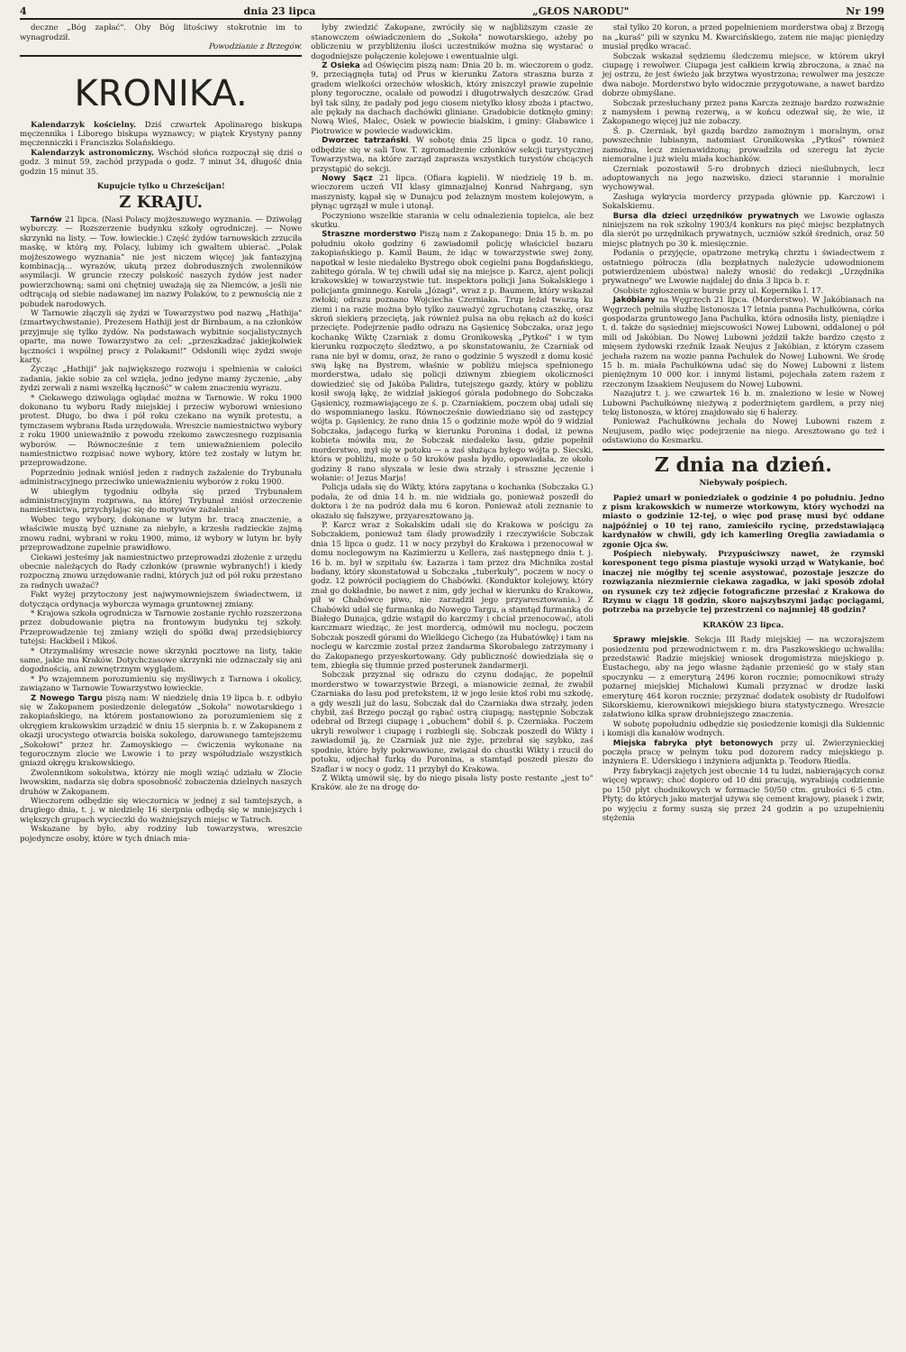4 dnia 23 lipca „GŁOS NARODU" Nr 199
deczne „Bóg zapłać". Oby Bóg litościwy stokrotnie im to wynagrodził.
Powodzianie z Brzegów.
KRONIKA.
Kalendarzyk kościelny. Dziś czwartek Apolinarego biskupa męczennika i Liborego biskupa wyznawcy; w piątek Krystyny panny męczenniczki i Franciszka Solańskiego.
Kalendarzyk astronomiczny. Wschód słońca rozpoczął się dziś o godz. 3 minut 59, zachód przypada o godz. 7 minut 34, długość dnia godzin 15 minut 35.
Kupujcie tylko u Chrześcijan!
Z KRAJU.
Tarnów 21 lipca. (Nasi Polacy mojżeszowego wyznania. — Dziwoląg wyborczy. — Rozszerzenie budynku szkoły ogrodniczej. — Nowe skrzynki na listy. — Tow. łowieckie.) Część żydów tarnowskich zrzuciła maskę, w którą my, Polacy, lubimy ich gwałtem ubierać. „Polak mojżeszowego wyznania" nie jest niczem więcej jak fantazyjną kombinacją... wyrazów, ukutą przez dobroduszných zwolenników asymilacji. W gruncie rzeczy polskość naszych żydów jest nader powierzchowną; sami oni chętniej uważają się za Niemców, a jeśli nie odtrącają od siebie nadawanej im nazwy Polaków, to z pewnością nie z pobudek narodowych.
W Tarnowie złączyli się żydzi w Towarzystwo pod nazwą „Hathija" (zmartwychwstanie). Prezesem Hathiji jest dr Birnbaum, a na członków przyjmuje się tylko żydów. Na podstawach wybitnie socjalistycznych oparte, ma nowe Towarzystwo za cel: „przeszkadzać jakiejkolwiek łączności i wspólnej pracy z Polakami!" Odsłonili więc żydzi swoje karty.
Życząc „Hathiji" jak największego rozwoju i spełnienia w całości zadania, jakie sobie za cel wzięła, jedno jedyne mamy życzenie, „aby żydzi zerwali z nami wszelką łączność" w całem znaczeniu wyrazu.
* Ciekawego dziwoląga oglądać można w Tarnowie. W roku 1900 dokonano tu wyboru Rady miejskiej i przeciw wyborowi wniesiono protest. Długo, bo dwa i pół roku czekano na wynik protestu, a tymczasem wybrana Rada urzędowała. Wreszcie namiestnictwo wybory z roku 1900 unieważniło z powodu rzekomo zawczesnego rozpisania wyborów. — Równocześnie z tem unieważnieniem poleciło namiestnictwo rozpisać nowe wybory, które też zostały w lutym br. przeprowadzone.
Poprzednio jednak wniósł jeden z radnych zażalenie do Trybunału administracyjnego przeciwko unieważnieniu wyborów z roku 1900.
W ubiegłym tygodniu odbyła się przed Trybunałem administracyjnym rozprawa, na której Trybunał zniósł orzeczenie namiestnictwa, przychylając się do motywów zażalenia!
Wobec tego wybory, dokonane w lutym br. tracą znaczenie, a właściwie muszą być uznane za niebyłe, a krzesła radzieckie zajmą znowu radni, wybrani w roku 1900, mimo, iż wybory w lutym br. były przeprowadzone zupełnie prawidłowo.
Ciekawi jesteśmy jak namiestnictwo przeprowadzi złożenie z urzędu obecnie należących do Rady członków (prawnie wybranych!) i kiedy rozpoczną znowu urzędowanie radni, których już od pół roku przestano za radnych uważać?
Fakt wyżej przytoczony jest najwymowniejszem świadectwem, iż dotycząca ordynacja wyborcza wymaga gruntownej zmiany.
* Krajowa szkoła ogrodnicza w Tarnowie zostanie rychło rozszerzona przez dobudowanie piętra na frontowym budynku tej szkoły. Przeprowadzenie tej zmiany wzięli do spółki dwaj przedsiębiorcy tutejsi: Hackbeil i Mikoś.
* Otrzymaliśmy wreszcie nowe skrzynki pocztowe na listy, takie same, jakie ma Kraków. Dotychczasowe skrzynki nie odznaczały się ani dogodnością, ani zewnętrznym wyglądem.
* Po wzajemnem porozumieniu się myśliwych z Tarnowa i okolicy, zawiązano w Tarnowie Towarzystwo łowieckie.
Z Nowego Targu piszą nam: W niedzielę dnia 19 lipca b. r. odbyło się w Zakopanem posiedzenie delegatów „Sokoła" nowotarskiego i zakopiańskiego, na którem postanowiono za porozumieniem się z okręgiem krakowskim urządzić w dniu 15 sierpnia b. r. w Zakopanem z okazji urocystego otwarcia boiska sokolego, darowanego tamtejszemu „Sokołowi" przez hr. Zamoyskiego — ćwiczenia wykonane na tegorocznym zlocie we Lwowie i to przy współudziale wszystkich gniazd okręgu krakowskiego.
Zwolennikom sokolstwa, którzy nie mogli wziąć udziału w Zlocie lwowskim, nadarza się dobra sposobność zobaczenia dzielnych naszych druhów w Zakopanem.
Wieczorem odbędzie się wieczornica w jednej z sal tamtejszych, a drugiego dnia, t. j. w niedzielę 16 sierpnia odbędą się w mniejszych i większych grupach wycieczki do ważniejszych miejsc w Tatrach.
Wskazane by było, aby rodziny lub towarzystwa, wreszcie pojedyncze osoby, które w tych dniach mia-
łyby zwiedzić Zakopane, zwróciły się w najbliższym czasie ze stanowczem oświadczeniem do „Sokoła" nowotarskiego, ażeby po obliczeniu w przybliżeniu ilości uczestników można się wystarać o dogodniejsze połączenie kolejowe i ewentualnie ulgi.
Z Osieka ad Oświęcim piszą nam: Dnia 20 b. m. wieczorem o godz. 9, przeciągnęła tutaj od Prus w kierunku Zatora straszna burza z gradem wielkości orzechów włoskich, który zniszczył prawie zupełnie plony tegoroczne, ocalałe od powodzi i długotrwałych deszczów. Grad był tak silny, że padały pod jego ciosem nietylko kłosy zboża i ptactwo, ale pękały na dachach dachówki gliniane. Gradobicie dotknęło gminy: Nową Wieś, Malec, Osiek w powiecie bialskim, i gminy: Głabawice i Piotrowice w powiecie wadowickim.
Dworzec tatrzański. W sobotę dnia 25 lipca o godz. 10 rano, odbędzie się w sali Tow. T. zgromadzenie członków sekcji turystycznej Towarzystwa, na które zarząd zaprasza wszystkich turystów chcących przystąpić do sekcji.
Nowy Sącz 21 lipca. (Ofiara kąpieli). W niedzielę 19 b. m. wieczorem uczeń VII klasy gimnazjalnej Konrad Nahrgang, syn maszynisty, kąpał się w Dunajcu pod żelaznym mostem kolejowym, a płynąc ugrzązł w mule i utonął.
Poczyniono wszelkie starania w celu odnalezienia topielca, ale bez skutku.
Straszne morderstwo Piszą nam z Zakopanego: Dnia 15 b. m. po południu około godziny 6 zawiadomił policję właściciel bazaru zakopiańskiego p. Kamil Baum, że idąc w towarzystwie swej żony, napotkał w lesie niedaleko Bystrego obok cegielni pana Bogdańskiego, zabitego górala. W tej chwili udał się na miejsce p. Karcz, ajent policji krakowskiej w towarzystwie tut. inspektora policji Jana Sokalskiego i policjanta gminnego. Karola „Józagi", wraz z p. Baumem, który wskazał zwłoki; odrazu poznano Wojciecha Czerniaka. Trup leżał twarzą ku ziemi i na razie można było tylko zauważyć zgruchotaną czaszkę, oraz skroń siekierą przeciętą, jak również pulsa na obu rękach aż do kości przecięte. Podejrzenie padło odrazu na Gąsienicę Sobczaka, oraz jego kochankę Wiktę Czarniak z domu Gronikowską „Pytkoś" i w tym kierunku rozpoczęto śledztwo, a po skonstatowaniu, że Czarniak od rana nie był w domu, oraz, że rano o godzinie 5 wyszedł z domu kosić swą łąkę na Bystrem, właśnie w pobliżu miejsca spełnionego morderstwa, udało się policji dziwnym zbiegiem okoliczności dowiedzieć się od Jakóba Palidra, tutejszego gazdy, który w pobliżu kosił swoją łąkę, że widział jakiegoś górala podobnego do Sobczaka Gąsienicy, rozmawiającego ze ś. p. Czarniakiem, poczem obaj udali się do wspomnianego lasku. Równocześnie dowiedziano się od zastępcy wójta p. Gąsienicy, że rano dnia 15 o godzinie może wpół do 9 widział Sobczaka, jadącego furką w kierunku Poronina i dodał, iż pewna kobieta mówiła mu, że Sobczak niedaleko lasu, gdzie popełnił morderstwo, mył się w potoku — a zaś służąca byłego wójta p. Siecski, która w pobliżu, może o 50 kroków pasła bydło, opowiadała, ze około godziny 8 rano słyszała w lesie dwa strzały i straszne jęczenie i wołanie: o! Jezus Marja!
Policja udała się do Wikty, która zapytana o kochanka (Sobczaka G.) podała, że od dnia 14 b. m. nie widziała go, ponieważ poszedł do doktora i że na podróż dała mu 6 koron. Ponieważ atoli zeznanie to okazało się fałszywe, przyaresztowano ją.
P. Karcz wraz z Sokalskim udali się do Krakowa w pościgu za Sobczakiem, ponieważ tam ślady prowadziły i rzeczywiście Sobczak dnia 15 lipca o godz. 11 w nocy przybył do Krakowa i przenocował w domu noclegowym na Kazimierzu u Kellera, zaś następnego dnia t. j. 16 b. m. był w szpitalu św. Łazarza i tam przez dra Michnika został badany, który skonstatował u Sobczaka „tuberkuły", poczem w nocy o godz. 12 powrócił pociągiem do Chabówki. (Konduktor kolejowy, który znał go dokładnie, bo nawet z nim, gdy jechał w kierunku do Krakowa, pił w Chabówce piwo, nie zarządził jego przyaresztowania.) Z Chabówki udał się furmanką do Nowego Targu, a stamtąd furmanką do Białego Dunajca, gdzie wstąpił do karczmy i chciał przenocować, atoli karczmarz wiedząc, że jest mordercą, odmówił mu noclegu, poczem Sobczak poszedł górami do Wielkiego Cichego (za Hubatówkę) i tam na noclegu w karczmie został przez żandarma Skorobalego zatrzymany i do Zakopanego przyeskortowany. Gdy publiczność dowiedziała się o tem, zbiegła się tłumnie przed posterunek żandarmerji.
Sobczak przyznał się odrazu do czynu dodając, że popełnił morderstwo w towarzystwie Brzegi, a mianowicie zeznał, że zwabił Czarniaka do lasu pod pretekstem, iż w jego lesie ktoś robi mu szkodę, a gdy weszli już do lasu, Sobczak dał do Czarniaka dwa strzały, jeden chybił, zaś Brzego począł go rąbać ostrą ciupagą; następnie Sobczak odebrał od Brzegi ciupagę i „obuchem" dobił ś. p. Czerniaka. Poczem ukryli rewolwer i ciupagę i rozbiegli się. Sobczak poszedł do Wikty i zawiadomił ją, że Czarniak już nie żyje, przebrał się szybko, zaś spodnie, które były pokrwawione, związał do chustki Wikty i rzucił do potoku, odjechał furką do Poronina, a stamtąd poszedł pieszo do Szaflar i w nocy o godz. 11 przybył do Krakowa.
Z Wiktą umówił się, by do niego pisała listy poste restante „jest to" Kraków. ale że na drogę do-
stał tylko 20 koron, a przed popełnieniem morderstwa obaj z Brzegą na „kuraś" pili w szynku M. Kwarcińskiego, zatem nie mając pieniędzy musiał prędko wracać.
Sobczak wskazał sędziemu śledczemu miejsce, w którem ukrył ciupagę i rewolwer. Ciupaga jest całkiem krwią zbroczona, a znać na jej ostrzu, że jest świeżo jak brzytwa wyostrzona; rewolwer ma jeszcze dwa naboje. Morderstwo było widocznie przygotowane, a nawet bardzo dobrze obmyślane.
Sobczak przesłuchany przez pana Karcza zeznaje bardzo rozważnie z namysłem i pewną rezerwą, a w końcu odezwał się, że wie, iż Zakopanego więcej już nie zobaczy.
Ś. p. Czerniak, był gazdą bardzo zamożnym i moralnym, oraz powszechnie lubianym, natomiast Gronikowska „Pytkoś" również zamożna, lecz znienawidzoną; prowadziła od szeregu lat życie niemoralne i już wielu miała kochanków.
Czerniak pozostawił 5-ro drobnych dzieci nieślubnych, lecz adoptowanych na jego nazwisko, dzieci starannie i moralnie wychowywał.
Zasługa wykrycia mordercy przypada głównie pp. Karczowi i Sokalskiemu.
Bursa dla dzieci urzędników prywatnych we Lwowie ogłasza niniejszem na rok szkolny 1903/4 konkurs na pięć miejsc bezpłatnych dla sierót po urzędnikach prywatnych, uczniów szkół średnich, oraz 50 miejsc płatnych po 30 k. miesięcznie.
Podania o przyjęcie, opatrzone metryką chrztu i świadectwem z ostatniego półrocza (dla bezpłatnych należycie udowodnionem potwierdzeniem ubóstwa) należy wnosić do redakcji „Urzędnika prywatnego" we Lwowie najdalej do dnia 3 lipca b. r.
Osobiste zgłoszenia w bursie przy ul. Kopernika l. 17.
Jakóbiany na Węgrzech 21 lipca. (Morderstwo). W Jakóbianach na Węgrzech pełniła służbę listonosza 17 letnia panna Pachułkówna, córka gospodarza gruntowego Jana Pachułka, która odnosiła listy, pieniądze i t. d. także do sąsiedniej miejscowości Nowej Lubowni, oddalonej o pół mili od Jakóbian. Do Nowej Lubowni jeździł także bardzo często z mięsem żydowski rzeźnik Izaak Neujus z Jakóbian, z którym czasem jechała razem na wozie panna Pachułek do Nowej Lubowni. We środę 15 b. m. miała Pachułkówna udać się do Nowej Lubowni z listem pieniężnym 10 000 kor. i innymi listami, pojechała zatem razem z rzeczonym Izaakiem Neujusem do Nowej Lubowni.
Nazajutrz t. j. we czwartek 16 b. m. znaleziono w lesie w Nowej Lubowni Pachułkównę nieżywą z poderżniętem gardłem, a przy niej tekę listonosza, w której znajdowało się 6 halerzy.
Ponieważ Pachułkówna jechała do Nowej Lubowni razem z Neujusem, padło więc podejrzenie na niego. Aresztowano go też i odstawiono do Kesmarku.
Z dnia na dzień.
Niebywały pośpiech.
Papież umarł w poniedziałek o godzinie 4 po południu. Jedno z pism krakowskich w numerze wtorkowym, który wychodzi na miasto o godzinie 12-tej, o więc pod prasę musi być oddane najpóźniej o 10 tej rano, zamieściło rycinę, przedstawiającą kardynałów w chwili, gdy ich kamerling Oreglia zawiadamia o zgonie Ojca św.
Pośpiech niebywały. Przypuściwszy nawet, że rzymski koresponent tego pisma piastuje wysoki urząd w Watykanie, boć inaczej nie mógłby tej scenie asystować, pozostaje jeszcze do rozwiązania niezmiernie ciekawa zagadka, w jaki sposób zdołał on rysunek czy też zdjęcie fotograficzne przesłać z Krakowa do Rzymu w ciągu 18 godzin, skoro najszybszymi jadąc pociągami, potrzeba na przebycie tej przestrzeni co najmniej 48 godzin?
KRAKÓW 23 lipca.
Sprawy miejskie. Sekcja III Rady miejskiej — na wczorajszem posiedzeniu pod przewodnictwem r. m. dra Paszkowskiego uchwaliła: przedstawić Radzie miejskiej wniosek drogomistrza miejskiego p. Eustachego, aby na jego własne żądanie przenieść go w stały stan spoczynku — z emeryturą 2496 koron rocznie; pomocnikowi straży pożarnej miejskiej Michałowi Kumali przyznać w drodze łaski emeryturę 464 koron rocznie; przyznać dodatek osobisty dr Rudolfowi Sikorskiemu, kierownikowi miejskiego biura statystycznego. Wreszcie załatwiono kilka spraw drobniejszego znaczenia.
W sobotę popołudniu odbędzie się posiedzenie komisji dla Sukiennic i komisji dla kanałów wodnych.
Miejska fabryka płyt betonowych przy ul. Zwierzynieckiej poczęła pracę w pełnym toku pod dozorem radcy miejskiego p. inżyniera E. Uderskiego i inżyniera adjunkta p. Teodora Riedla.
Przy fabrykacji zajętych jest obecnie 14 tu ludzi, nabierających coraz więcej wprawy; choć dopiero od 10 dni pracują, wyrabiają codziennie po 150 płyt chodnikowych w formacie 50/50 ctm. grubości 6·5 ctm. Płyty, do których jako materjał używa się cement krajowy, piasek i żwir, po wyjęciu z formy suszą się przez 24 godzin a po uzupełnieniu stężenia